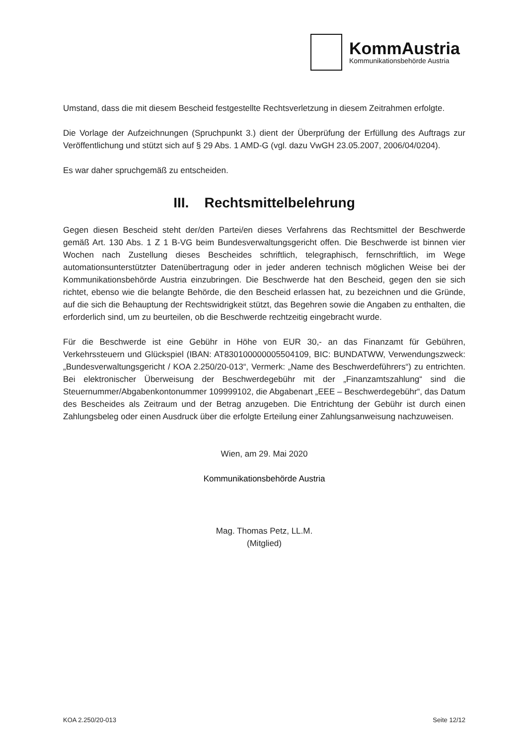KommAustria
Kommunikationsbehörde Austria
Umstand, dass die mit diesem Bescheid festgestellte Rechtsverletzung in diesem Zeitrahmen erfolgte.
Die Vorlage der Aufzeichnungen (Spruchpunkt 3.) dient der Überprüfung der Erfüllung des Auftrags zur Veröffentlichung und stützt sich auf § 29 Abs. 1 AMD-G (vgl. dazu VwGH 23.05.2007, 2006/04/0204).
Es war daher spruchgemäß zu entscheiden.
III. Rechtsmittelbelehrung
Gegen diesen Bescheid steht der/den Partei/en dieses Verfahrens das Rechtsmittel der Beschwerde gemäß Art. 130 Abs. 1 Z 1 B-VG beim Bundesverwaltungsgericht offen. Die Beschwerde ist binnen vier Wochen nach Zustellung dieses Bescheides schriftlich, telegraphisch, fernschriftlich, im Wege automationsunterstützter Datenübertragung oder in jeder anderen technisch möglichen Weise bei der Kommunikationsbehörde Austria einzubringen. Die Beschwerde hat den Bescheid, gegen den sie sich richtet, ebenso wie die belangte Behörde, die den Bescheid erlassen hat, zu bezeichnen und die Gründe, auf die sich die Behauptung der Rechtswidrigkeit stützt, das Begehren sowie die Angaben zu enthalten, die erforderlich sind, um zu beurteilen, ob die Beschwerde rechtzeitig eingebracht wurde.
Für die Beschwerde ist eine Gebühr in Höhe von EUR 30,- an das Finanzamt für Gebühren, Verkehrssteuern und Glückspiel (IBAN: AT830100000005504109, BIC: BUNDATWW, Verwendungszweck: „Bundesverwaltungsgericht / KOA 2.250/20-013“, Vermerk: „Name des Beschwerdeführers“) zu entrichten. Bei elektronischer Überweisung der Beschwerdegebühr mit der „Finanzamtszahlung“ sind die Steuernummer/Abgabenkontonummer 109999102, die Abgabenart „EEE – Beschwerdegebühr“, das Datum des Bescheides als Zeitraum und der Betrag anzugeben. Die Entrichtung der Gebühr ist durch einen Zahlungsbeleg oder einen Ausdruck über die erfolgte Erteilung einer Zahlungsanweisung nachzuweisen.
Wien, am 29. Mai 2020
Kommunikationsbehörde Austria
Mag. Thomas Petz, LL.M.
(Mitglied)
KOA 2.250/20-013 Seite 12/12